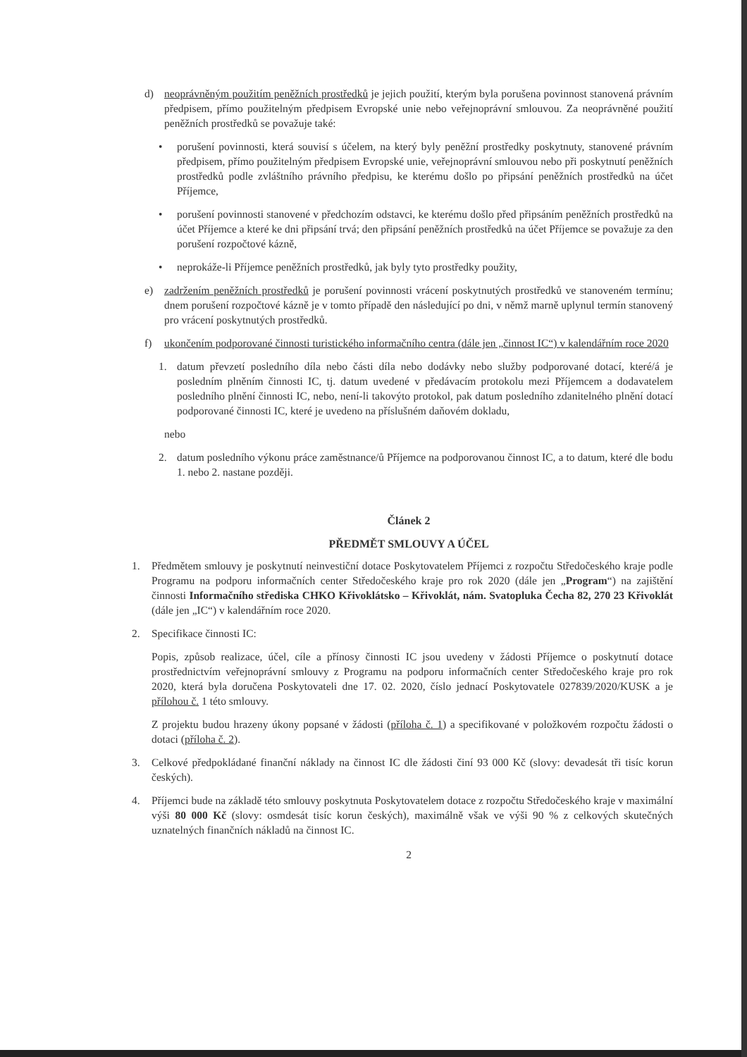d) neoprávněným použitím peněžních prostředků je jejich použití, kterým byla porušena povinnost stanovená právním předpisem, přímo použitelným předpisem Evropské unie nebo veřejnoprávní smlouvou. Za neoprávněné použití peněžních prostředků se považuje také:
• porušení povinnosti, která souvisí s účelem, na který byly peněžní prostředky poskytnuty, stanovené právním předpisem, přímo použitelným předpisem Evropské unie, veřejnoprávní smlouvou nebo při poskytnutí peněžních prostředků podle zvláštního právního předpisu, ke kterému došlo po připsání peněžních prostředků na účet Příjemce,
• porušení povinnosti stanovené v předchozím odstavci, ke kterému došlo před připsáním peněžních prostředků na účet Příjemce a které ke dni připsání trvá; den připsání peněžních prostředků na účet Příjemce se považuje za den porušení rozpočtové kázně,
• neprokáže-li Příjemce peněžních prostředků, jak byly tyto prostředky použity,
e) zadržením peněžních prostředků je porušení povinnosti vrácení poskytnutých prostředků ve stanoveném termínu; dnem porušení rozpočtové kázně je v tomto případě den následující po dni, v němž marně uplynul termín stanovený pro vrácení poskytnutých prostředků.
f) ukončením podporované činnosti turistického informačního centra (dále jen „činnost IC“) v kalendářním roce 2020
1. datum převzetí posledního díla nebo části díla nebo dodávky nebo služby podporované dotací, které/á je posledním plněním činnosti IC, tj. datum uvedené v předávacím protokolu mezi Příjemcem a dodavatelem posledního plnění činnosti IC, nebo, není-li takovýto protokol, pak datum posledního zdanitelného plnění dotací podporované činnosti IC, které je uvedeno na příslušném daňovém dokladu,
nebo
2. datum posledního výkonu práce zaměstnance/ů Příjemce na podporovanou činnost IC, a to datum, které dle bodu 1. nebo 2. nastane později.
Článek 2
PŘEDMĚT SMLOUVY A ÚČEL
1. Předmětem smlouvy je poskytnutí neinvestiční dotace Poskytovatelem Příjemci z rozpočtu Středočeského kraje podle Programu na podporu informačních center Středočeského kraje pro rok 2020 (dále jen „Program“) na zajištění činnosti Informačního střediska CHKO Křivoklátsko – Křivoklát, nám. Svatopluka Čecha 82, 270 23 Křivoklát (dále jen „IC“) v kalendářním roce 2020.
2. Specifikace činnosti IC:
Popis, způsob realizace, účel, cíle a přínosy činnosti IC jsou uvedeny v žádosti Příjemce o poskytnutí dotace prostřednictvím veřejnoprávní smlouvy z Programu na podporu informačních center Středočeského kraje pro rok 2020, která byla doručena Poskytovateli dne 17. 02. 2020, číslo jednací Poskytovatele 027839/2020/KUSK a je přílohou č. 1 této smlouvy.
Z projektu budou hrazeny úkony popsané v žádosti (příloha č. 1) a specifikované v položkovém rozpočtu žádosti o dotaci (příloha č. 2).
3. Celkové předpokládané finanční náklady na činnost IC dle žádosti činí 93 000 Kč (slovy: devadesát tři tisíc korun českých).
4. Příjemci bude na základě této smlouvy poskytnuta Poskytovatelem dotace z rozpočtu Středočeského kraje v maximální výši 80 000 Kč (slovy: osmdesát tisíc korun českých), maximálně však ve výši 90 % z celkových skutečných uznatelných finančních nákladů na činnost IC.
2